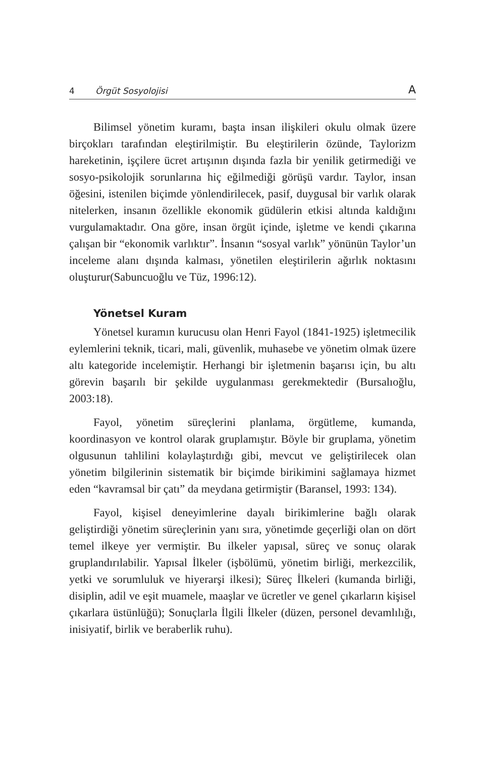4 Örgüt Sosyolojisi A
Bilimsel yönetim kuramı, başta insan ilişkileri okulu olmak üzere birçokları tarafından eleştirilmiştir. Bu eleştirilerin özünde, Taylorizm hareketinin, işçilere ücret artışının dışında fazla bir yenilik getirmediği ve sosyo-psikolojik sorunlarına hiç eğilmediği görüşü vardır. Taylor, insan öğesini, istenilen biçimde yönlendirilecek, pasif, duygusal bir varlık olarak nitelerken, insanın özellikle ekonomik güdülerin etkisi altında kaldığını vurgulamaktadır. Ona göre, insan örgüt içinde, işletme ve kendi çıkarına çalışan bir “ekonomik varlıktır”. İnsanın “sosyal varlık” yönünün Taylor’un inceleme alanı dışında kalması, yönetilen eleştirilerin ağırlık noktasını oluşturur(Sabuncuoğlu ve Tüz, 1996:12).
Yönetsel Kuram
Yönetsel kuramın kurucusu olan Henri Fayol (1841-1925) işletmecilik eylemlerini teknik, ticari, mali, güvenlik, muhasebe ve yönetim olmak üzere altı kategoride incelemiştir. Herhangi bir işletmenin başarısı için, bu altı görevin başarılı bir şekilde uygulanması gerekmektedir (Bursalıoğlu, 2003:18).
Fayol, yönetim süreçlerini planlama, örgütleme, kumanda, koordinasyon ve kontrol olarak gruplamıştır. Böyle bir gruplama, yönetim olgusunun tahlilini kolaylaştırdığı gibi, mevcut ve geliştirilecek olan yönetim bilgilerinin sistematik bir biçimde birikimini sağlamaya hizmet eden “kavramsal bir çatı” da meydana getirmiştir (Baransel, 1993: 134).
Fayol, kişisel deneyimlerine dayalı birikimlerine bağlı olarak geliştirdiği yönetim süreçlerinin yanı sıra, yönetimde geçerliği olan on dört temel ilkeye yer vermiştir. Bu ilkeler yapısal, süreç ve sonuç olarak gruplandırılabilir. Yapısal İlkeler (işbölümü, yönetim birliği, merkezcilik, yetki ve sorumluluk ve hiyerarşi ilkesi); Süreç İlkeleri (kumanda birliği, disiplin, adil ve eşit muamele, maaşlar ve ücretler ve genel çıkarların kişisel çıkarlara üstünlüğü); Sonuçlarla İlgili İlkeler (düzen, personel devamlılığı, inisiyatif, birlik ve beraberlik ruhu).